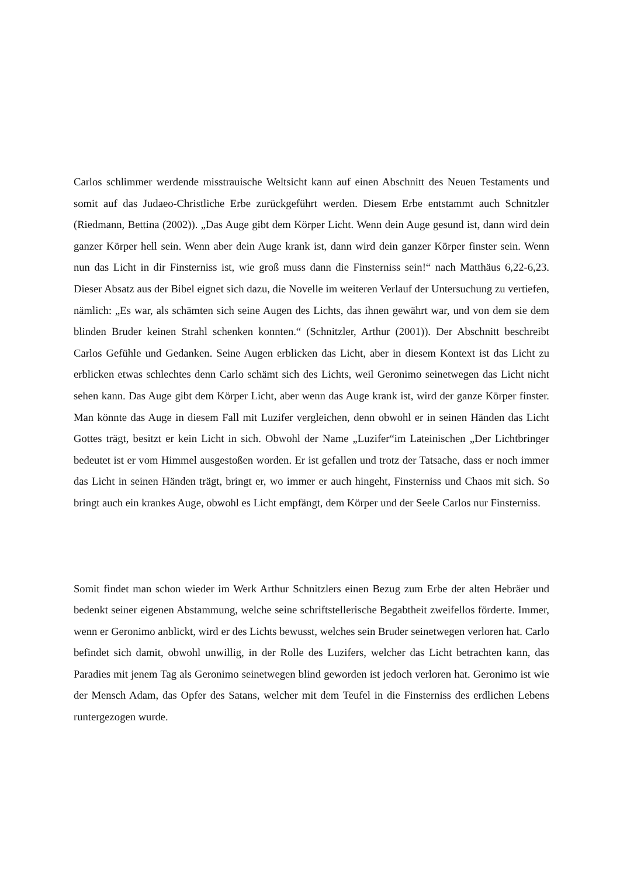Carlos schlimmer werdende misstrauische Weltsicht kann auf einen Abschnitt des Neuen Testaments und somit auf das Judaeo-Christliche Erbe zurückgeführt werden. Diesem Erbe entstammt auch Schnitzler (Riedmann, Bettina (2002)). „Das Auge gibt dem Körper Licht. Wenn dein Auge gesund ist, dann wird dein ganzer Körper hell sein. Wenn aber dein Auge krank ist, dann wird dein ganzer Körper finster sein. Wenn nun das Licht in dir Finsterniss ist, wie groß muss dann die Finsterniss sein!“ nach Matthäus 6,22-6,23. Dieser Absatz aus der Bibel eignet sich dazu, die Novelle im weiteren Verlauf der Untersuchung zu vertiefen, nämlich: „Es war, als schämten sich seine Augen des Lichts, das ihnen gewährt war, und von dem sie dem blinden Bruder keinen Strahl schenken konnten.“ (Schnitzler, Arthur (2001)). Der Abschnitt beschreibt Carlos Gefühle und Gedanken. Seine Augen erblicken das Licht, aber in diesem Kontext ist das Licht zu erblicken etwas schlechtes denn Carlo schämt sich des Lichts, weil Geronimo seinetwegen das Licht nicht sehen kann. Das Auge gibt dem Körper Licht, aber wenn das Auge krank ist, wird der ganze Körper finster. Man könnte das Auge in diesem Fall mit Luzifer vergleichen, denn obwohl er in seinen Händen das Licht Gottes trägt, besitzt er kein Licht in sich. Obwohl der Name „Luzifer“im Lateinischen „Der Lichtbringer bedeutet ist er vom Himmel ausgestoßen worden. Er ist gefallen und trotz der Tatsache, dass er noch immer das Licht in seinen Händen trägt, bringt er, wo immer er auch hingeht, Finsterniss und Chaos mit sich. So bringt auch ein krankes Auge, obwohl es Licht empfängt, dem Körper und der Seele Carlos nur Finsterniss.
Somit findet man schon wieder im Werk Arthur Schnitzlers einen Bezug zum Erbe der alten Hebräer und bedenkt seiner eigenen Abstammung, welche seine schriftstellerische Begabtheit zweifellos förderte. Immer, wenn er Geronimo anblickt, wird er des Lichts bewusst, welches sein Bruder seinetwegen verloren hat. Carlo befindet sich damit, obwohl unwillig, in der Rolle des Luzifers, welcher das Licht betrachten kann, das Paradies mit jenem Tag als Geronimo seinetwegen blind geworden ist jedoch verloren hat. Geronimo ist wie der Mensch Adam, das Opfer des Satans, welcher mit dem Teufel in die Finsterniss des erdlichen Lebens runtergezogen wurde.